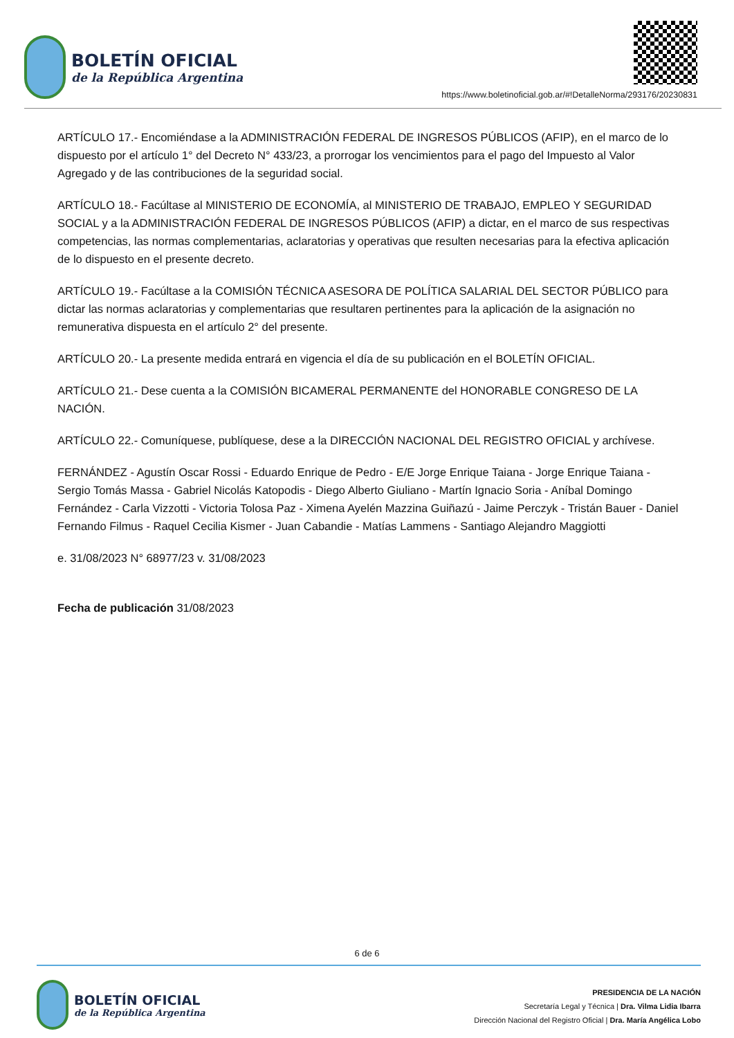BOLETÍN OFICIAL
de la República Argentina
https://www.boletinoficial.gob.ar/#!DetalleNorma/293176/20230831
ARTÍCULO 17.- Encomiéndase a la ADMINISTRACIÓN FEDERAL DE INGRESOS PÚBLICOS (AFIP), en el marco de lo dispuesto por el artículo 1° del Decreto N° 433/23, a prorrogar los vencimientos para el pago del Impuesto al Valor Agregado y de las contribuciones de la seguridad social.
ARTÍCULO 18.- Facúltase al MINISTERIO DE ECONOMÍA, al MINISTERIO DE TRABAJO, EMPLEO Y SEGURIDAD SOCIAL y a la ADMINISTRACIÓN FEDERAL DE INGRESOS PÚBLICOS (AFIP) a dictar, en el marco de sus respectivas competencias, las normas complementarias, aclaratorias y operativas que resulten necesarias para la efectiva aplicación de lo dispuesto en el presente decreto.
ARTÍCULO 19.- Facúltase a la COMISIÓN TÉCNICA ASESORA DE POLÍTICA SALARIAL DEL SECTOR PÚBLICO para dictar las normas aclaratorias y complementarias que resultaren pertinentes para la aplicación de la asignación no remunerativa dispuesta en el artículo 2° del presente.
ARTÍCULO 20.- La presente medida entrará en vigencia el día de su publicación en el BOLETÍN OFICIAL.
ARTÍCULO 21.- Dese cuenta a la COMISIÓN BICAMERAL PERMANENTE del HONORABLE CONGRESO DE LA NACIÓN.
ARTÍCULO 22.- Comuníquese, publíquese, dese a la DIRECCIÓN NACIONAL DEL REGISTRO OFICIAL y archívese.
FERNÁNDEZ - Agustín Oscar Rossi - Eduardo Enrique de Pedro - E/E Jorge Enrique Taiana - Jorge Enrique Taiana - Sergio Tomás Massa - Gabriel Nicolás Katopodis - Diego Alberto Giuliano - Martín Ignacio Soria - Aníbal Domingo Fernández - Carla Vizzotti - Victoria Tolosa Paz - Ximena Ayelén Mazzina Guiñazú - Jaime Perczyk - Tristán Bauer - Daniel Fernando Filmus - Raquel Cecilia Kismer - Juan Cabandie - Matías Lammens - Santiago Alejandro Maggiotti
e. 31/08/2023 N° 68977/23 v. 31/08/2023
Fecha de publicación 31/08/2023
6 de 6
BOLETÍN OFICIAL
de la República Argentina
PRESIDENCIA DE LA NACIÓN
Secretaría Legal y Técnica | Dra. Vilma Lidia Ibarra
Dirección Nacional del Registro Oficial | Dra. María Angélica Lobo